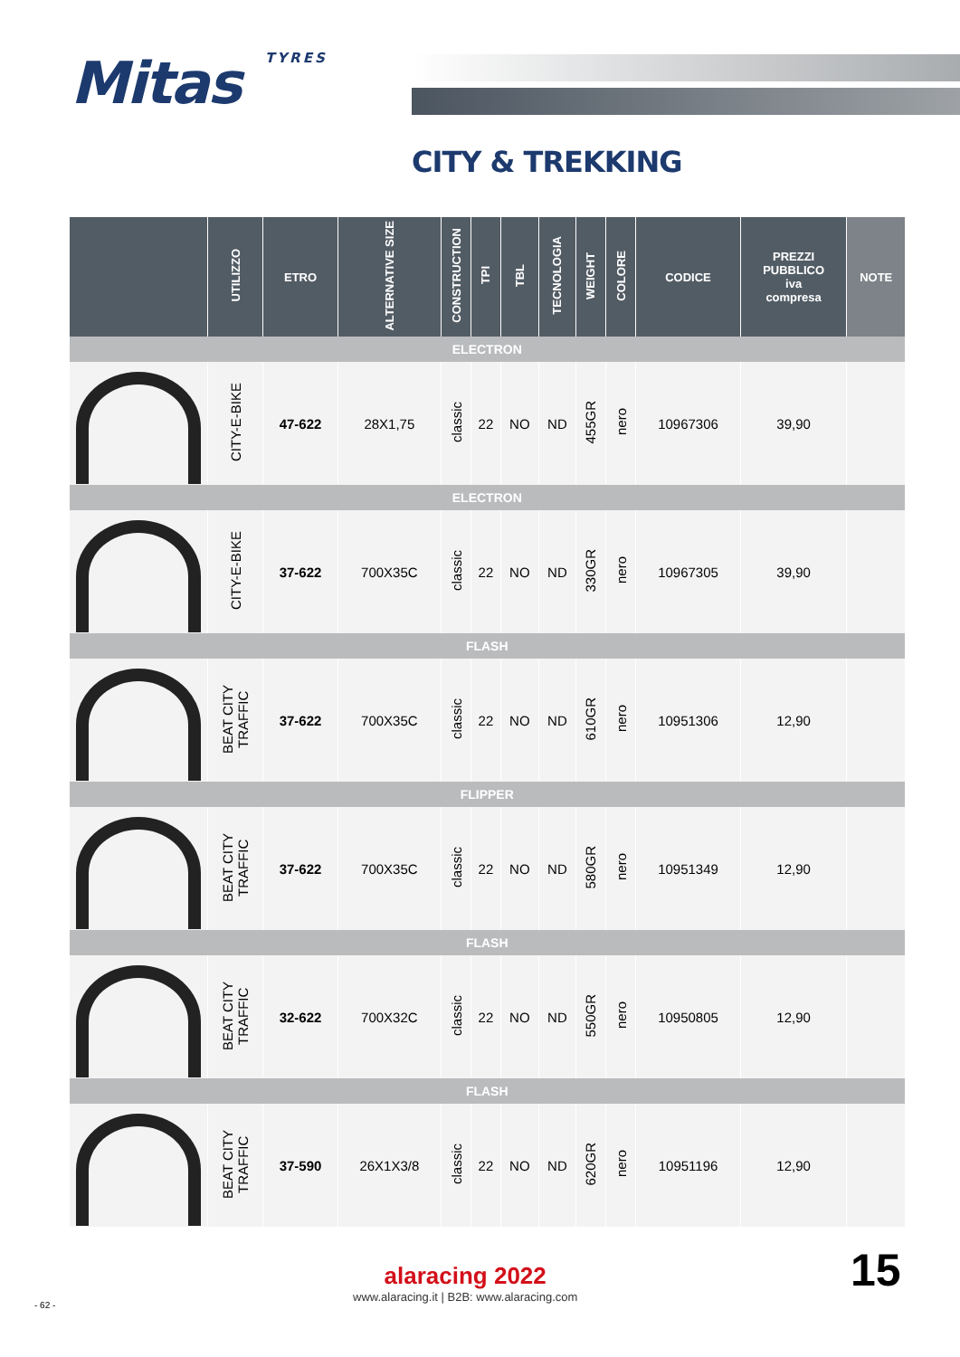Mitas TYRES
CITY & TREKKING
| | UTILIZZO | ETRO | ALTERNATIVE SIZE | CONSTRUCTION | TPI | TBL | TECNOLOGIA | WEIGHT | COLORE | CODICE | PREZZI PUBBLICO iva compresa | NOTE |
| --- | --- | --- | --- | --- | --- | --- | --- | --- | --- | --- | --- | --- |
| ELECTRON | | | | | | | | | | | | |
| | CITY-E-BIKE | 47-622 | 28X1,75 | classic | 22 | NO | ND | 455GR | nero | 10967306 | 39,90 | |
| ELECTRON | | | | | | | | | | | | |
| | CITY-E-BIKE | 37-622 | 700X35C | classic | 22 | NO | ND | 330GR | nero | 10967305 | 39,90 | |
| FLASH | | | | | | | | | | | | |
| | BEAT CITY TRAFFIC | 37-622 | 700X35C | classic | 22 | NO | ND | 610GR | nero | 10951306 | 12,90 | |
| FLIPPER | | | | | | | | | | | | |
| | BEAT CITY TRAFFIC | 37-622 | 700X35C | classic | 22 | NO | ND | 580GR | nero | 10951349 | 12,90 | |
| FLASH | | | | | | | | | | | | |
| | BEAT CITY TRAFFIC | 32-622 | 700X32C | classic | 22 | NO | ND | 550GR | nero | 10950805 | 12,90 | |
| FLASH | | | | | | | | | | | | |
| | BEAT CITY TRAFFIC | 37-590 | 26X1X3/8 | classic | 22 | NO | ND | 620GR | nero | 10951196 | 12,90 | |
alaracing 2022
www.alaracing.it | B2B: www.alaracing.com
- 62 -
15